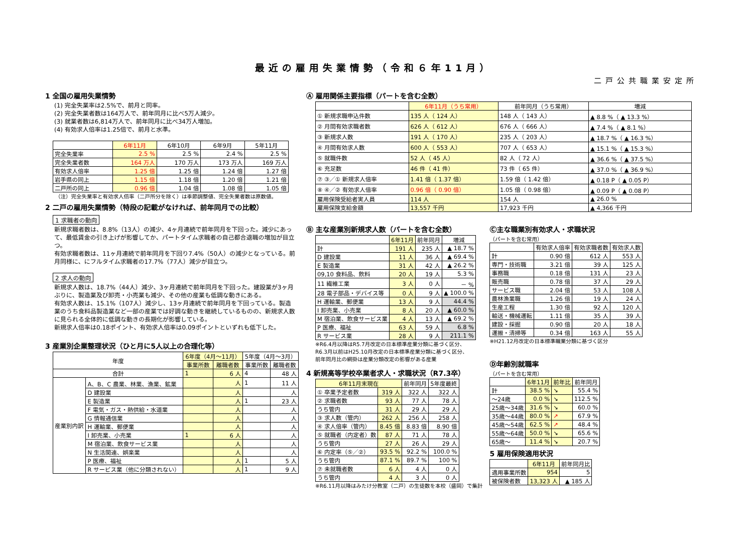最近の雇用失業情勢（令和６年11月）
二戸公共職業安定所
1 全国の雇用失業情勢
(1) 完全失業率は2.5%で、前月と同率。
(2) 完全失業者数は164万人で、前年同月に比べ5万人減少。
(3) 就業者数は6,814万人で、前年同月に比べ34万人増加。
(4) 有効求人倍率は1.25倍で、前月と水準。
| | 6年11月 | 6年10月 | 6年9月 | 5年11月 |
| --- | --- | --- | --- | --- |
| 完全失業率 | 2.5 % | 2.5 % | 2.4 % | 2.5 % |
| 完全失業者数 | 164 万人 | 170 万人 | 173 万人 | 169 万人 |
| 有効求人倍率 | 1.25 倍 | 1.25 倍 | 1.24 倍 | 1.27 倍 |
| 岩手県の同上 | 1.15 倍 | 1.18 倍 | 1.20 倍 | 1.21 倍 |
| 二戸所の同上 | 0.96 倍 | 1.04 倍 | 1.08 倍 | 1.05 倍 |
（注）完全失業率と有効求人倍率（二戸所分を除く）は季節調整値、完全失業者数は原数値。
2 二戸の雇用失業情勢（特段の記載がなければ、前年同月での比較）
1 求職者の動向
新規求職者数は、8.8%（13人）の減少、4ヶ月連続で前年同月を下回った。減少にあって、最低賃金の引き上げが影響してか、パートタイム求職者の自己都合退職の増加が目立つ。
有効求職者数は、11ヶ月連続で前年同月を下回り7.4%（50人）の減少となっている。前月同様に、にフルタイム求職者の17.7%（77人）減少が目立つ。
2 求人の動向
新規求人数は、18.7%（44人）減少、3ヶ月連続で前年同月を下回った。建設業が3ヶ月ぶりに、製造業及び卸売・小売業も減少、その他の産業も低調な動きにある。
有効求人数は、15.1%（107人）減少し、13ヶ月連続で前年同月を下回っている。製造業のうち食料品製造業など一部の産業では好調な動きを継続しているものの、新規求人数に見られる全体的に低調な動きの長期化が影響している。
新規求人倍率は0.18ポイント、有効求人倍率は0.09ポイントといずれも低下した。
3 産業別企業整理状況（ひと月に5人以上の合理化等）
| 年度 | | 6年度（4月～11月） | | 5年度（4月～3月） | |
| --- | --- | --- | --- | --- | --- |
| | | 事業所数 | 離職者数 | 事業所数 | 離職者数 |
| 合計 | | 1 | 6 人 | 4 | 48 人 |
| 産業別内訳 | A、B、C 農業、林業、漁業、鉱業 | | 人 | 1 | 11 人 |
| | D 建設業 | | 人 | | 人 |
| | E 製造業 | | 人 | 1 | 23 人 |
| | F 電気・ガス・熱供給・水道業 | | 人 | | 人 |
| | G 情報通信業 | | 人 | | 人 |
| | H 運輸業、郵便業 | | 人 | | 人 |
| | I 卸売業、小売業 | 1 | 6 人 | | 人 |
| | M 宿泊業、飲食サービス業 | | 人 | | 人 |
| | N 生活関連、娯楽業 | | 人 | | 人 |
| | P 医療、福祉 | | 人 | 1 | 5 人 |
| | R サービス業（他に分類されない） | | 人 | 1 | 9 人 |
Ⓐ 雇用関係主要指標（パートを含む全数）
| | 6年11月（うち常用） | 前年同月（うち常用） | 増減 |
| --- | --- | --- | --- |
| ① 新規求職申込件数 | 135 人（ 124 人） | 148 人（ 143 人） | ▲ 8.8 %（ ▲ 13.3 %） |
| ② 月間有効求職者数 | 626 人（ 612 人） | 676 人（ 666 人） | ▲ 7.4 %（ ▲ 8.1 %） |
| ③ 新規求人数 | 191 人（ 170 人） | 235 人（ 203 人） | ▲ 18.7 %（ ▲ 16.3 %） |
| ④ 月間有効求人数 | 600 人（ 553 人） | 707 人（ 653 人） | ▲ 15.1 %（ ▲ 15.3 %） |
| ⑤ 就職件数 | 52 人（ 45 人） | 82 人（ 72 人） | ▲ 36.6 %（ ▲ 37.5 %） |
| ⑥ 充足数 | 46 件（ 41 件） | 73 件（ 65 件） | ▲ 37.0 %（ ▲ 36.9 %） |
| ⑦ ③／① 新規求人倍率 | 1.41 倍（ 1.37 倍） | 1.59 倍（ 1.42 倍） | ▲ 0.18 P（ ▲ 0.05 P） |
| ⑧ ④／② 有効求人倍率 | 0.96 倍（ 0.90 倍） | 1.05 倍（ 0.98 倍） | ▲ 0.09 P（ ▲ 0.08 P） |
| 雇用保険受給者実人員 | 114 人 | 154 人 | ▲ 26.0 % |
| 雇用保険支給金額 | 13,557 千円 | 17,923 千円 | ▲ 4,366 千円 |
Ⓑ 主な産業別新規求人数（パートを含む全数）
| | 6年11月 | 前年同月 | 増減 |
| --- | --- | --- | --- |
| 計 | 191 人 | 235 人 | ▲ 18.7 % |
| D 建設業 | 11 人 | 36 人 | ▲ 69.4 % |
| E 製造業 | 31 人 | 42 人 | ▲ 26.2 % |
| 09,10 食料品、飲料 | 20 人 | 19 人 | 5.3 % |
| 11 繊維工業 | 3 人 | 0 人 | － % |
| 28 電子部品・デバイス等 | 0 人 | 9 人 | ▲ 100.0 % |
| H 運輸業、郵便業 | 13 人 | 9 人 | 44.4 % |
| I 卸売業、小売業 | 8 人 | 20 人 | ▲ 60.0 % |
| M 宿泊業、飲食サービス業 | 4 人 | 13 人 | ▲ 69.2 % |
| P 医療、福祉 | 63 人 | 59 人 | 6.8 % |
| R サービス業 | 28 人 | 9 人 | 211.1 % |
※R6.4月以降はR5.7月改定の日本標準産業分類に基づく区分、
R6.3月以前はH25.10月改定の日本標準産業分類に基づく区分、
前年同月比の網掛は産業分類改定の影響がある産業
4 新規高等学校卒業者求人・求職状況（R7.3卒）
| 6年11月末現在 | | 前年同月 | 5年度最終 |
| --- | --- | --- | --- |
| ① 卒業予定者数 | 319 人 | 322 人 | 322 人 |
| ② 求職者数 | 93 人 | 77 人 | 78 人 |
| うち管内 | 31 人 | 29 人 | 29 人 |
| ③ 求人数（管内） | 262 人 | 256 人 | 258 人 |
| ④ 求人倍率（管内） | 8.45 倍 | 8.83 倍 | 8.90 倍 |
| ⑤ 就職者（内定者）数 | 87 人 | 71 人 | 78 人 |
| うち管内 | 27 人 | 26 人 | 29 人 |
| ⑥ 内定率（⑤／②） | 93.5 % | 92.2 % | 100.0 % |
| うち管内 | 87.1 % | 89.7 % | 100 % |
| ⑦ 未就職者数 | 6 人 | 4 人 | 0 人 |
| うち管内 | 4 人 | 3 人 | 0 人 |
※R6.11月以降はみたけ分教室（二戸）の生徒数を本校（盛岡）で集計
Ⓒ主な職業別有効求人・求職状況
（パートを含む常用）
| | 有効求人倍率 | 有効求職者数 | 有効求人数 |
| --- | --- | --- | --- |
| 計 | 0.90 倍 | 612 人 | 553 人 |
| 専門・技術職 | 3.21 倍 | 39 人 | 125 人 |
| 事務職 | 0.18 倍 | 131 人 | 23 人 |
| 販売職 | 0.78 倍 | 37 人 | 29 人 |
| サービス職 | 2.04 倍 | 53 人 | 108 人 |
| 農林漁業職 | 1.26 倍 | 19 人 | 24 人 |
| 生産工程 | 1.30 倍 | 92 人 | 120 人 |
| 輸送・機械運転 | 1.11 倍 | 35 人 | 39 人 |
| 建設・採掘 | 0.90 倍 | 20 人 | 18 人 |
| 運搬・清掃等 | 0.34 倍 | 163 人 | 55 人 |
※H21.12月改定の日本標準職業分類に基づく区分
Ⓓ年齢別就職率
（パートを含む常用）
| | 6年11月 | 前年比 | 前年同月 |
| --- | --- | --- | --- |
| 計 | 38.5 % | ↘ | 55.4 % |
| ～24歳 | 0.0 % | ↘ | 112.5 % |
| 25歳～34歳 | 31.6 % | ↘ | 60.0 % |
| 35歳～44歳 | 80.0 % | ↗ | 67.9 % |
| 45歳～54歳 | 62.5 % | ↗ | 48.4 % |
| 55歳～64歳 | 50.0 % | ↘ | 65.6 % |
| 65歳～ | 11.4 % | ↘ | 20.7 % |
5 雇用保険適用状況
| | 6年11月 | 前年同月比 |
| --- | --- | --- |
| 適用事業所数 | 954 | 5 |
| 被保険者数 | 13,323 人 | ▲ 185 人 |